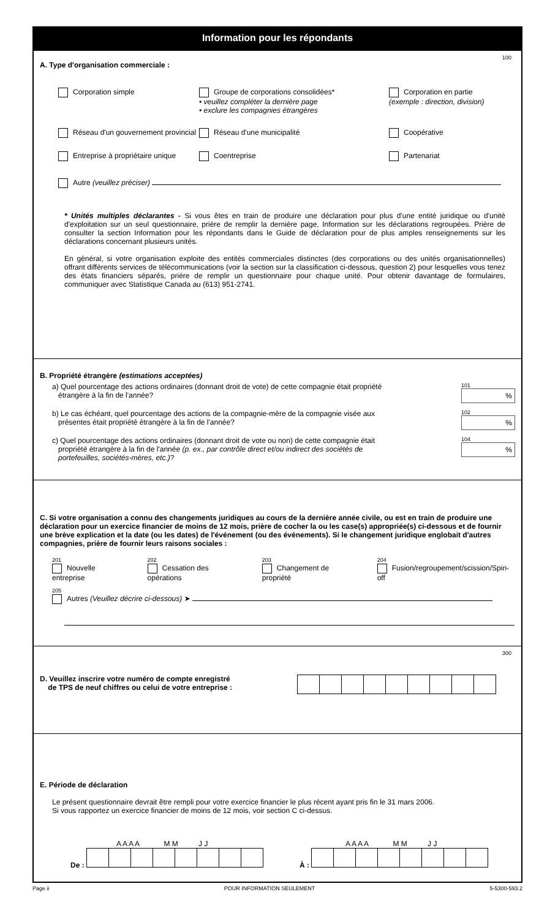Information pour les répondants
100
A. Type d'organisation commerciale :
Corporation simple
Groupe de corporations consolidées*
• veuillez compléter la dernière page
• exclure les compagnies étrangères
Corporation en partie
(exemple : direction, division)
Réseau d'un gouvernement provincial
Réseau d'une municipalité
Coopérative
Entreprise à propriétaire unique
Coentreprise
Partenariat
Autre (veuillez préciser)
* Unités multiples déclarantes - Si vous êtes en train de produire une déclaration pour plus d'une entité juridique ou d'unité d'exploitation sur un seul questionnaire, prière de remplir la dernière page, Information sur les déclarations regroupées. Prière de consulter la section Information pour les répondants dans le Guide de déclaration pour de plus amples renseignements sur les déclarations concernant plusieurs unités.
En général, si votre organisation exploite des entités commerciales distinctes (des corporations ou des unités organisationnelles) offrant différents services de télécommunications (voir la section sur la classification ci-dessous, question 2) pour lesquelles vous tenez des états financiers séparés, prière de remplir un questionnaire pour chaque unité. Pour obtenir davantage de formulaires, communiquer avec Statistique Canada au (613) 951-2741.
B. Propriété étrangère (estimations acceptées)
a) Quel pourcentage des actions ordinaires (donnant droit de vote) de cette compagnie était propriété
étrangère à la fin de l'année?
101
%
b) Le cas échéant, quel pourcentage des actions de la compagnie-mère de la compagnie visée aux
présentes était propriété étrangère à la fin de l'année?
102
%
c) Quel pourcentage des actions ordinaires (donnant droit de vote ou non) de cette compagnie était
propriété étrangère à la fin de l'année (p. ex., par contrôle direct et/ou indirect des sociétés de
portefeuilles, sociétés-mères, etc.)?
104
%
C. Si votre organisation a connu des changements juridiques au cours de la dernière année civile, ou est en train de produire une déclaration pour un exercice financier de moins de 12 mois, prière de cocher la ou les case(s) appropriée(s) ci-dessous et de fournir une brève explication et la date (ou les dates) de l'événement (ou des événements). Si le changement juridique englobait d'autres compagnies, prière de fournir leurs raisons sociales :
201
Nouvelle entreprise
202
Cessation des opérations
203
Changement de propriété
204
Fusion/regroupement/scission/Spin-off
205
Autres (Veuillez décrire ci-dessous) ➤
300
D. Veuillez inscrire votre numéro de compte enregistré
de TPS de neuf chiffres ou celui de votre entreprise :
E. Période de déclaration
Le présent questionnaire devrait être rempli pour votre exercice financier le plus récent ayant pris fin le 31 mars 2006.
Si vous rapportez un exercice financier de moins de 12 mois, voir section C ci-dessus.
A A A A M M J J
De :
A A A A M M J J
À :
Page ii POUR INFORMATION SEULEMENT 5-5300-593.2